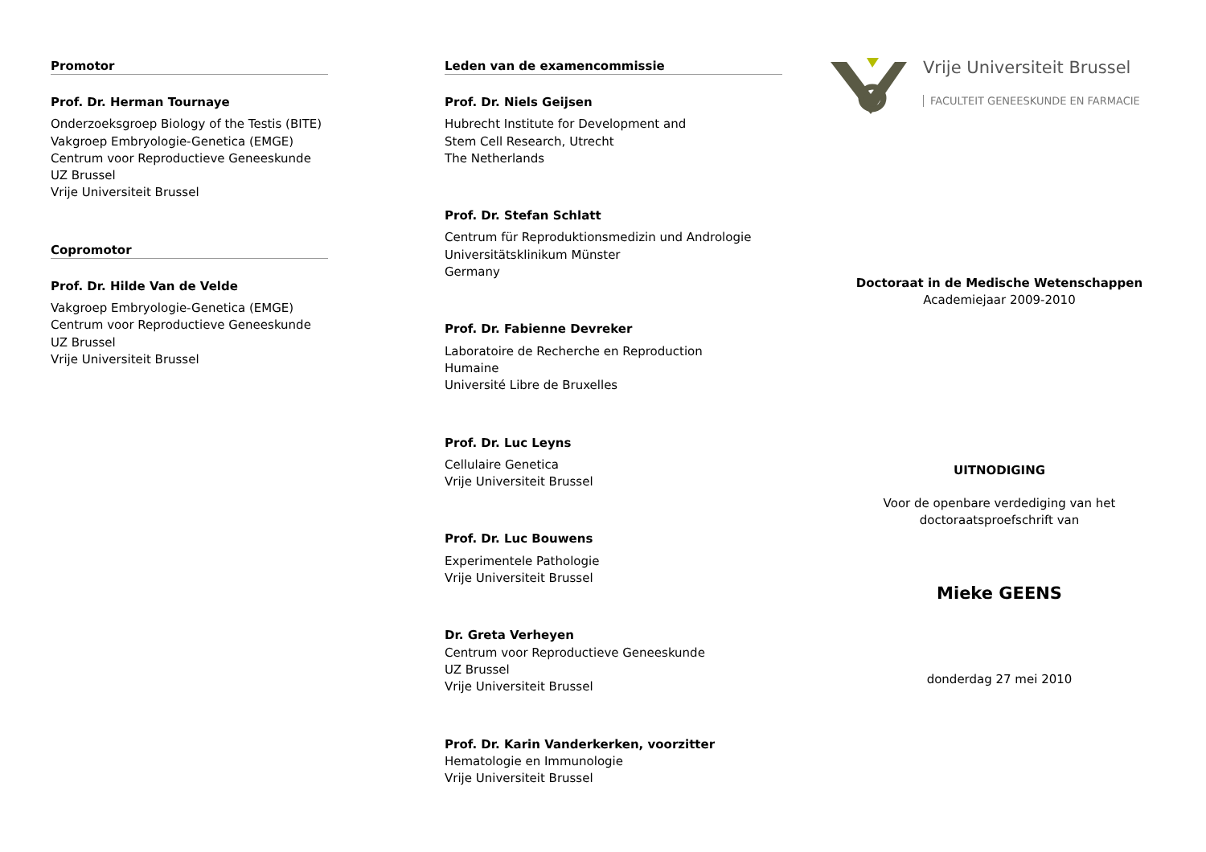Promotor
Prof. Dr. Herman Tournaye
Onderzoeksgroep Biology of the Testis (BITE)
Vakgroep Embryologie-Genetica (EMGE)
Centrum voor Reproductieve Geneeskunde
UZ Brussel
Vrije Universiteit Brussel
Copromotor
Prof. Dr. Hilde Van de Velde
Vakgroep Embryologie-Genetica (EMGE)
Centrum voor Reproductieve Geneeskunde
UZ Brussel
Vrije Universiteit Brussel
Leden van de examencommissie
Prof. Dr. Niels Geijsen
Hubrecht Institute for Development and
Stem Cell Research, Utrecht
The Netherlands
Prof. Dr. Stefan Schlatt
Centrum für Reproduktionsmedizin und Andrologie
Universitätsklinikum Münster
Germany
Prof. Dr. Fabienne Devreker
Laboratoire de Recherche en Reproduction
Humaine
Université Libre de Bruxelles
Prof. Dr. Luc Leyns
Cellulaire Genetica
Vrije Universiteit Brussel
Prof. Dr. Luc Bouwens
Experimentele Pathologie
Vrije Universiteit Brussel
Dr. Greta Verheyen
Centrum voor Reproductieve Geneeskunde
UZ Brussel
Vrije Universiteit Brussel
Prof. Dr. Karin Vanderkerken, voorzitter
Hematologie en Immunologie
Vrije Universiteit Brussel
Vrije Universiteit Brussel
FACULTEIT GENEESKUNDE EN FARMACIE
Doctoraat in de Medische Wetenschappen
Academiejaar 2009-2010
UITNODIGING
Voor de openbare verdediging van het
doctoraatsproefschrift van
Mieke GEENS
donderdag 27 mei 2010